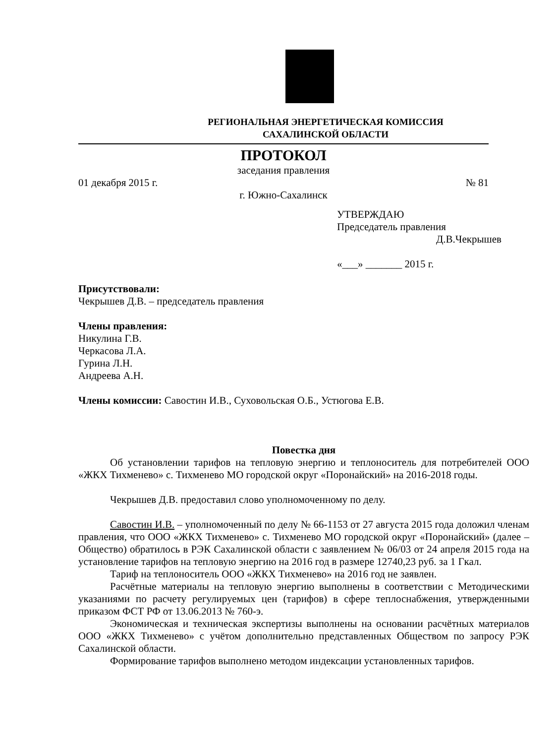РЕГИОНАЛЬНАЯ ЭНЕРГЕТИЧЕСКАЯ КОМИССИЯ
САХАЛИНСКОЙ ОБЛАСТИ
ПРОТОКОЛ
заседания правления
01 декабря 2015 г. № 81
г. Южно-Сахалинск
УТВЕРЖДАЮ
Председатель правления
Д.В.Чекрышев
«___» _______ 2015 г.
Присутствовали:
Чекрышев Д.В. – председатель правления
Члены правления:
Никулина Г.В.
Черкасова Л.А.
Гурина Л.Н.
Андреева А.Н.
Члены комиссии: Савостин И.В., Суховольская О.Б., Устюгова Е.В.
Повестка дня
Об установлении тарифов на тепловую энергию и теплоноситель для потребителей ООО «ЖКХ Тихменево» с. Тихменево МО городской округ «Поронайский» на 2016-2018 годы.
Чекрышев Д.В. предоставил слово уполномоченному по делу.
Савостин И.В. – уполномоченный по делу № 66-1153 от 27 августа 2015 года доложил членам правления, что ООО «ЖКХ Тихменево» с. Тихменево МО городской округ «Поронайский» (далее – Общество) обратилось в РЭК Сахалинской области с заявлением № 06/03 от 24 апреля 2015 года на установление тарифов на тепловую энергию на 2016 год в размере 12740,23 руб. за 1 Гкал.
Тариф на теплоноситель ООО «ЖКХ Тихменево» на 2016 год не заявлен.
Расчётные материалы на тепловую энергию выполнены в соответствии с Методическими указаниями по расчету регулируемых цен (тарифов) в сфере теплоснабжения, утвержденными приказом ФСТ РФ от 13.06.2013 № 760-э.
Экономическая и техническая экспертизы выполнены на основании расчётных материалов ООО «ЖКХ Тихменево» с учётом дополнительно представленных Обществом по запросу РЭК Сахалинской области.
Формирование тарифов выполнено методом индексации установленных тарифов.